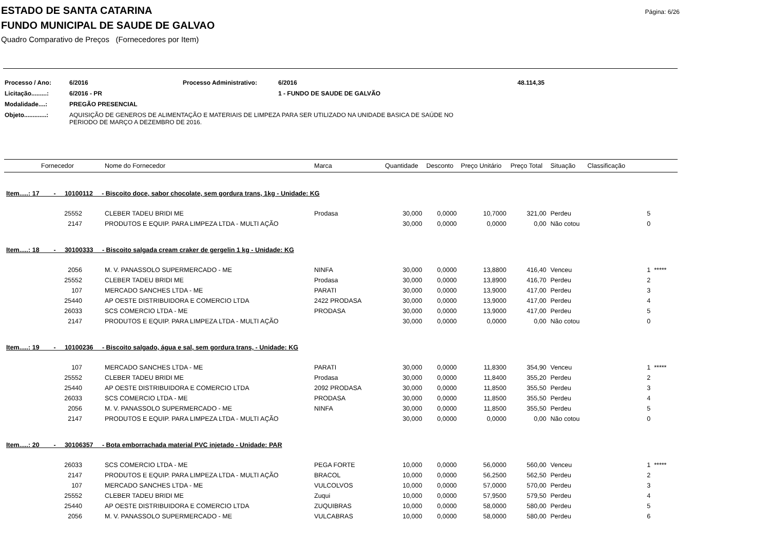Página: 6/26
ESTADO DE SANTA CATARINA
FUNDO MUNICIPAL DE SAUDE DE GALVAO
Quadro Comparativo de Preços (Fornecedores por Item)
| Processo / Ano: | 6/2016 | Processo Administrativo: | 6/2016 | 48.114,35 |
| Licitação.........: | 6/2016 - PR | | 1 - FUNDO DE SAUDE DE GALVÃO | |
| Modalidade....: | PREGÃO PRESENCIAL | | | |
| Objeto.............: | AQUISIÇÃO DE GENEROS DE ALIMENTAÇÃO E MATERIAIS DE LIMPEZA PARA SER UTILIZADO NA UNIDADE BASICA DE SAÚDE NO PERIODO DE MARÇO A DEZEMBRO DE 2016. | | | |
| | Fornecedor | Nome do Fornecedor | Marca | Quantidade | Desconto | Preço Unitário | Preço Total | Situação | Classificação |
| --- | --- | --- | --- | --- | --- | --- | --- | --- | --- |
| Item.....: 17 - 10100112 - Biscoito doce, sabor chocolate, sem gordura trans, 1kg - Unidade: KG | | | | | | | | | |
| | 25552 | CLEBER TADEU BRIDI ME | Prodasa | 30,000 | 0,0000 | 10,7000 | 321,00 | Perdeu | 5 |
| | 2147 | PRODUTOS E EQUIP. PARA LIMPEZA LTDA - MULTI AÇÃO | | 30,000 | 0,0000 | 0,0000 | 0,00 | Não cotou | 0 |
| Item.....: 18 - 30100333 - Biscoito salgada cream craker de gergelin 1 kg - Unidade: KG | | | | | | | | | |
| | 2056 | M. V. PANASSOLO SUPERMERCADO - ME | NINFA | 30,000 | 0,0000 | 13,8800 | 416,40 | Venceu | 1 ***** |
| | 25552 | CLEBER TADEU BRIDI ME | Prodasa | 30,000 | 0,0000 | 13,8900 | 416,70 | Perdeu | 2 |
| | 107 | MERCADO SANCHES LTDA - ME | PARATI | 30,000 | 0,0000 | 13,9000 | 417,00 | Perdeu | 3 |
| | 25440 | AP OESTE DISTRIBUIDORA E COMERCIO LTDA | 2422 PRODASA | 30,000 | 0,0000 | 13,9000 | 417,00 | Perdeu | 4 |
| | 26033 | SCS COMERCIO LTDA - ME | PRODASA | 30,000 | 0,0000 | 13,9000 | 417,00 | Perdeu | 5 |
| | 2147 | PRODUTOS E EQUIP. PARA LIMPEZA LTDA - MULTI AÇÃO | | 30,000 | 0,0000 | 0,0000 | 0,00 | Não cotou | 0 |
| Item.....: 19 - 10100236 - Biscoito salgado, água e sal, sem gordura trans, - Unidade: KG | | | | | | | | | |
| | 107 | MERCADO SANCHES LTDA - ME | PARATI | 30,000 | 0,0000 | 11,8300 | 354,90 | Venceu | 1 ***** |
| | 25552 | CLEBER TADEU BRIDI ME | Prodasa | 30,000 | 0,0000 | 11,8400 | 355,20 | Perdeu | 2 |
| | 25440 | AP OESTE DISTRIBUIDORA E COMERCIO LTDA | 2092 PRODASA | 30,000 | 0,0000 | 11,8500 | 355,50 | Perdeu | 3 |
| | 26033 | SCS COMERCIO LTDA - ME | PRODASA | 30,000 | 0,0000 | 11,8500 | 355,50 | Perdeu | 4 |
| | 2056 | M. V. PANASSOLO SUPERMERCADO - ME | NINFA | 30,000 | 0,0000 | 11,8500 | 355,50 | Perdeu | 5 |
| | 2147 | PRODUTOS E EQUIP. PARA LIMPEZA LTDA - MULTI AÇÃO | | 30,000 | 0,0000 | 0,0000 | 0,00 | Não cotou | 0 |
| Item.....: 20 - 30106357 - Bota emborrachada material PVC injetado - Unidade: PAR | | | | | | | | | |
| | 26033 | SCS COMERCIO LTDA - ME | PEGA FORTE | 10,000 | 0,0000 | 56,0000 | 560,00 | Venceu | 1 ***** |
| | 2147 | PRODUTOS E EQUIP. PARA LIMPEZA LTDA - MULTI AÇÃO | BRACOL | 10,000 | 0,0000 | 56,2500 | 562,50 | Perdeu | 2 |
| | 107 | MERCADO SANCHES LTDA - ME | VULCOLVOS | 10,000 | 0,0000 | 57,0000 | 570,00 | Perdeu | 3 |
| | 25552 | CLEBER TADEU BRIDI ME | Zuqui | 10,000 | 0,0000 | 57,9500 | 579,50 | Perdeu | 4 |
| | 25440 | AP OESTE DISTRIBUIDORA E COMERCIO LTDA | ZUQUIBRAS | 10,000 | 0,0000 | 58,0000 | 580,00 | Perdeu | 5 |
| | 2056 | M. V. PANASSOLO SUPERMERCADO - ME | VULCABRAS | 10,000 | 0,0000 | 58,0000 | 580,00 | Perdeu | 6 |